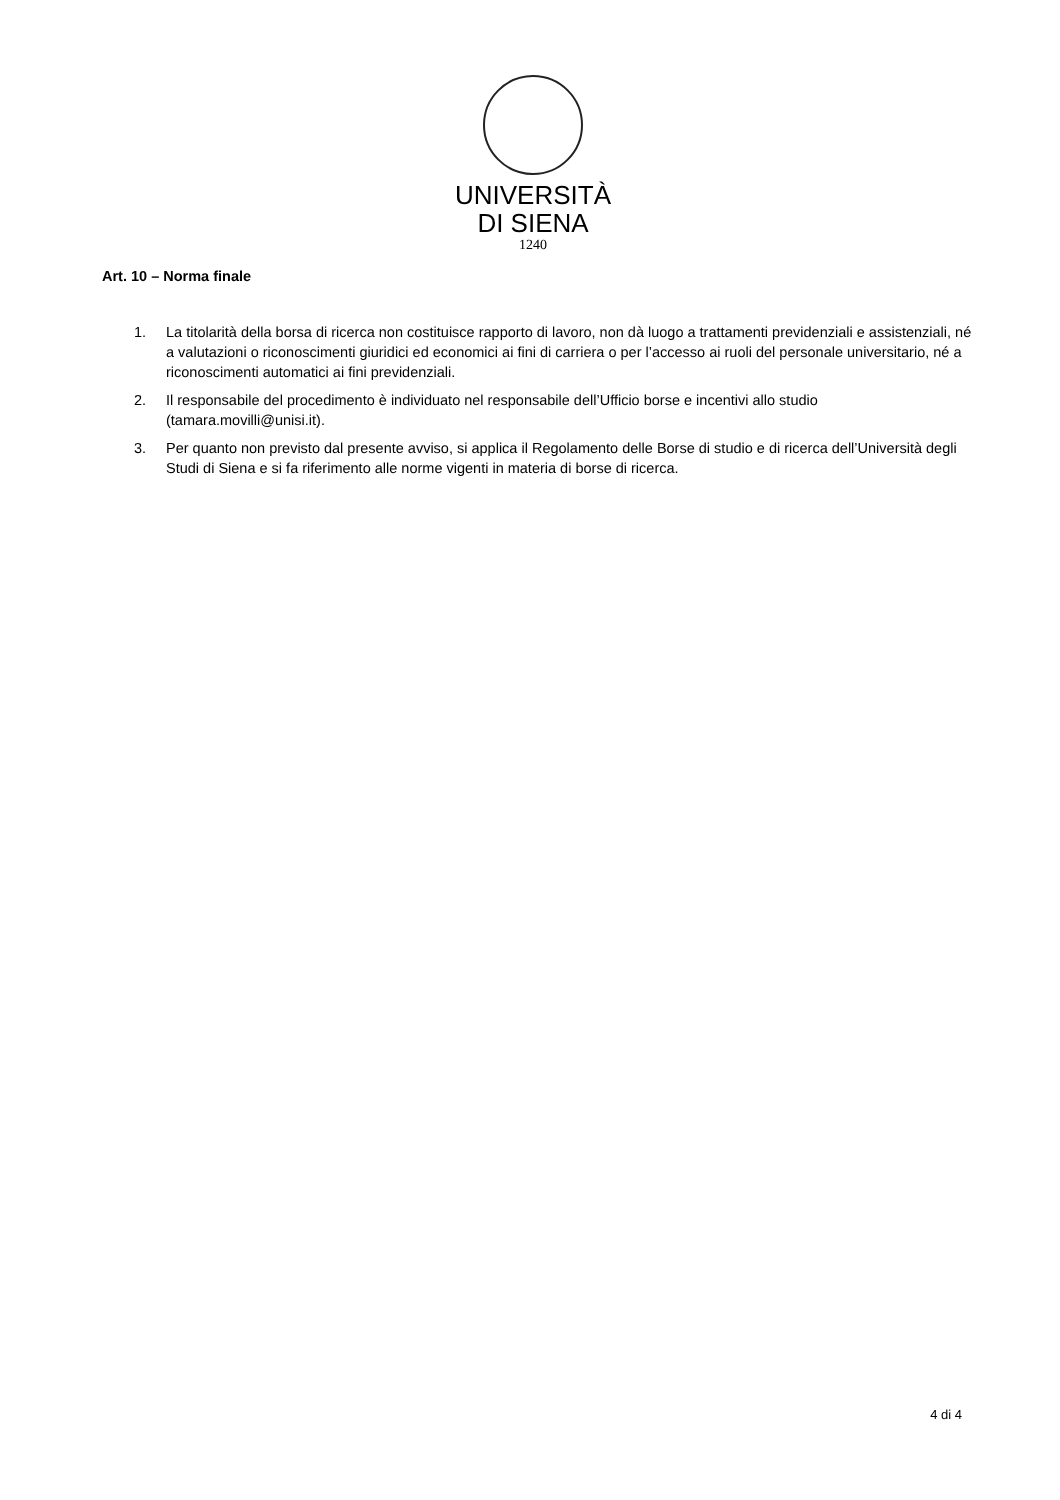UNIVERSITÀ
DI SIENA
1240
Art. 10 – Norma finale
1. La titolarità della borsa di ricerca non costituisce rapporto di lavoro, non dà luogo a trattamenti previdenziali e assistenziali, né a valutazioni o riconoscimenti giuridici ed economici ai fini di carriera o per l’accesso ai ruoli del personale universitario, né a riconoscimenti automatici ai fini previdenziali.
2. Il responsabile del procedimento è individuato nel responsabile dell’Ufficio borse e incentivi allo studio (tamara.movilli@unisi.it).
3. Per quanto non previsto dal presente avviso, si applica il Regolamento delle Borse di studio e di ricerca dell’Università degli Studi di Siena e si fa riferimento alle norme vigenti in materia di borse di ricerca.
4 di 4